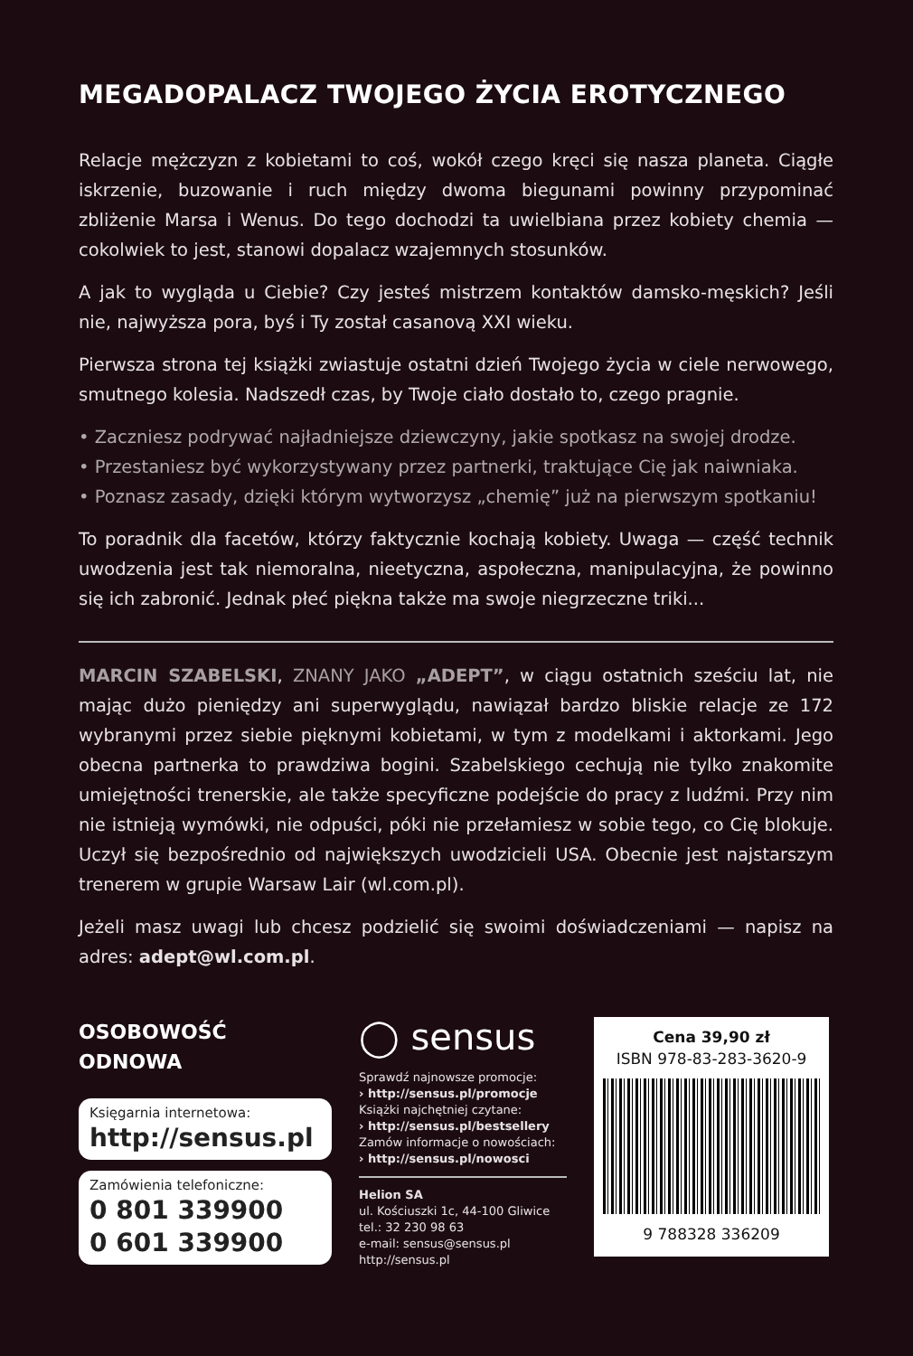MEGADOPALACZ TWOJEGO ŻYCIA EROTYCZNEGO
Relacje mężczyzn z kobietami to coś, wokół czego kręci się nasza planeta. Ciągłe iskrzenie, buzowanie i ruch między dwoma biegunami powinny przypominać zbliżenie Marsa i Wenus. Do tego dochodzi ta uwielbiana przez kobiety chemia — cokolwiek to jest, stanowi dopalacz wzajemnych stosunków.
A jak to wygląda u Ciebie? Czy jesteś mistrzem kontaktów damsko-męskich? Jeśli nie, najwyższa pora, byś i Ty został casanovą XXI wieku.
Pierwsza strona tej książki zwiastuje ostatni dzień Twojego życia w ciele nerwowego, smutnego kolesia. Nadszedł czas, by Twoje ciało dostało to, czego pragnie.
• Zaczniesz podrywać najładniejsze dziewczyny, jakie spotkasz na swojej drodze.
• Przestaniesz być wykorzystywany przez partnerki, traktujące Cię jak naiwniaka.
• Poznasz zasady, dzięki którym wytworzysz „chemię” już na pierwszym spotkaniu!
To poradnik dla facetów, którzy faktycznie kochają kobiety. Uwaga — część technik uwodzenia jest tak niemoralna, nieetyczna, aspołeczna, manipulacyjna, że powinno się ich zabronić. Jednak płeć piękna także ma swoje niegrzeczne triki...
MARCIN SZABELSKI, ZNANY JAKO „ADEPT”, w ciągu ostatnich sześciu lat, nie mając dużo pieniędzy ani superwyglądu, nawiązał bardzo bliskie relacje ze 172 wybranymi przez siebie pięknymi kobietami, w tym z modelkami i aktorkami. Jego obecna partnerka to prawdziwa bogini. Szabelskiego cechują nie tylko znakomite umiejętności trenerskie, ale także specyficzne podejście do pracy z ludźmi. Przy nim nie istnieją wymówki, nie odpuści, póki nie przełamiesz w sobie tego, co Cię blokuje. Uczył się bezpośrednio od największych uwodzicieli USA. Obecnie jest najstarszym trenerem w grupie Warsaw Lair (wl.com.pl).
Jeżeli masz uwagi lub chcesz podzielić się swoimi doświadczeniami — napisz na adres: adept@wl.com.pl.
OSOBOWOŚĆ ODNOWA
Księgarnia internetowa:
http://sensus.pl
Zamówienia telefoniczne:
0 801 339900
0 601 339900
◯ sensus
Sprawdź najnowsze promocje:
› http://sensus.pl/promocje
Książki najchętniej czytane:
› http://sensus.pl/bestsellery
Zamów informacje o nowościach:
› http://sensus.pl/nowosci
Helion SA
ul. Kościuszki 1c, 44-100 Gliwice
tel.: 32 230 98 63
e-mail: sensus@sensus.pl
http://sensus.pl
Cena 39,90 zł
ISBN 978-83-283-3620-9
9 788328 336209